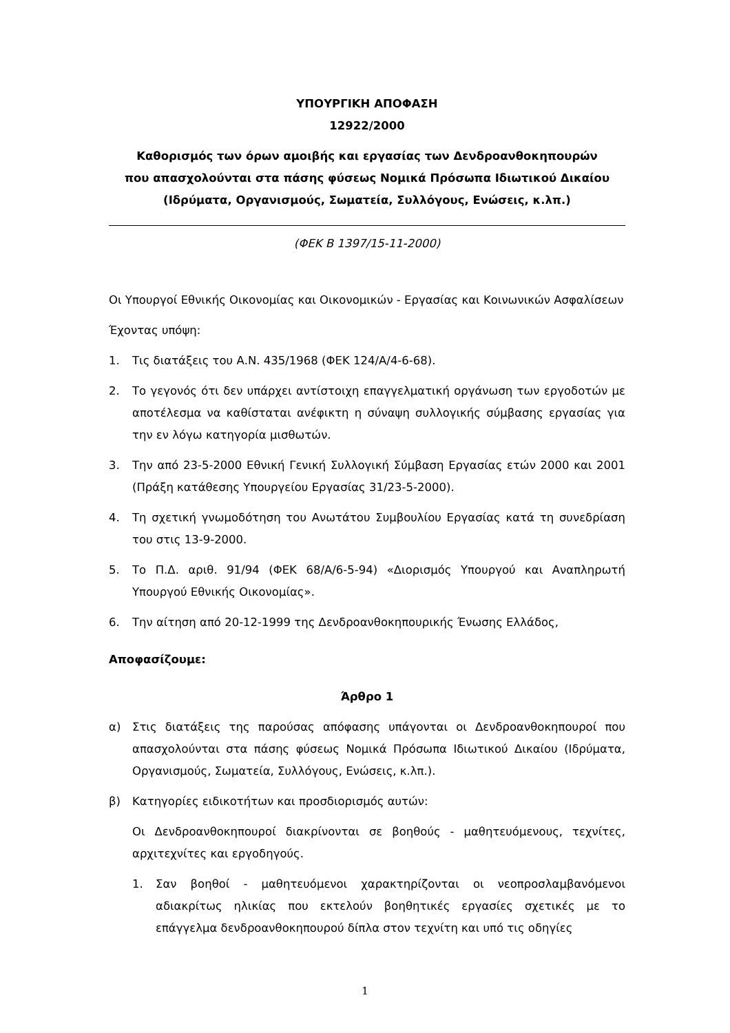ΥΠΟΥΡΓΙΚΗ ΑΠΟΦΑΣΗ
12922/2000
Καθορισμός των όρων αμοιβής και εργασίας των Δενδροανθοκηπουρών
που απασχολούνται στα πάσης φύσεως Νομικά Πρόσωπα Ιδιωτικού Δικαίου
(Ιδρύματα, Οργανισμούς, Σωματεία, Συλλόγους, Ενώσεις, κ.λπ.)
(ΦΕΚ Β 1397/15-11-2000)
Οι Υπουργοί Εθνικής Οικονομίας και Οικονομικών - Εργασίας και Κοινωνικών Ασφαλίσεων
Έχοντας υπόψη:
1. Τις διατάξεις του Α.Ν. 435/1968 (ΦΕΚ 124/Α/4-6-68).
2. Το γεγονός ότι δεν υπάρχει αντίστοιχη επαγγελματική οργάνωση των εργοδοτών με αποτέλεσμα να καθίσταται ανέφικτη η σύναψη συλλογικής σύμβασης εργασίας για την εν λόγω κατηγορία μισθωτών.
3. Την από 23-5-2000 Εθνική Γενική Συλλογική Σύμβαση Εργασίας ετών 2000 και 2001 (Πράξη κατάθεσης Υπουργείου Εργασίας 31/23-5-2000).
4. Τη σχετική γνωμοδότηση του Ανωτάτου Συμβουλίου Εργασίας κατά τη συνεδρίαση του στις 13-9-2000.
5. Το Π.Δ. αριθ. 91/94 (ΦΕΚ 68/Α/6-5-94) «Διορισμός Υπουργού και Αναπληρωτή Υπουργού Εθνικής Οικονομίας».
6. Την αίτηση από 20-12-1999 της Δενδροανθοκηπουρικής Ένωσης Ελλάδος,
Αποφασίζουμε:
Άρθρο 1
α) Στις διατάξεις της παρούσας απόφασης υπάγονται οι Δενδροανθοκηπουροί που απασχολούνται στα πάσης φύσεως Νομικά Πρόσωπα Ιδιωτικού Δικαίου (Ιδρύματα, Οργανισμούς, Σωματεία, Συλλόγους, Ενώσεις, κ.λπ.).
β) Κατηγορίες ειδικοτήτων και προσδιορισμός αυτών:
Οι Δενδροανθοκηπουροί διακρίνονται σε βοηθούς - μαθητευόμενους, τεχνίτες, αρχιτεχνίτες και εργοδηγούς.
1. Σαν βοηθοί - μαθητευόμενοι χαρακτηρίζονται οι νεοπροσλαμβανόμενοι αδιακρίτως ηλικίας που εκτελούν βοηθητικές εργασίες σχετικές με το επάγγελμα δενδροανθοκηπουρού δίπλα στον τεχνίτη και υπό τις οδηγίες
1